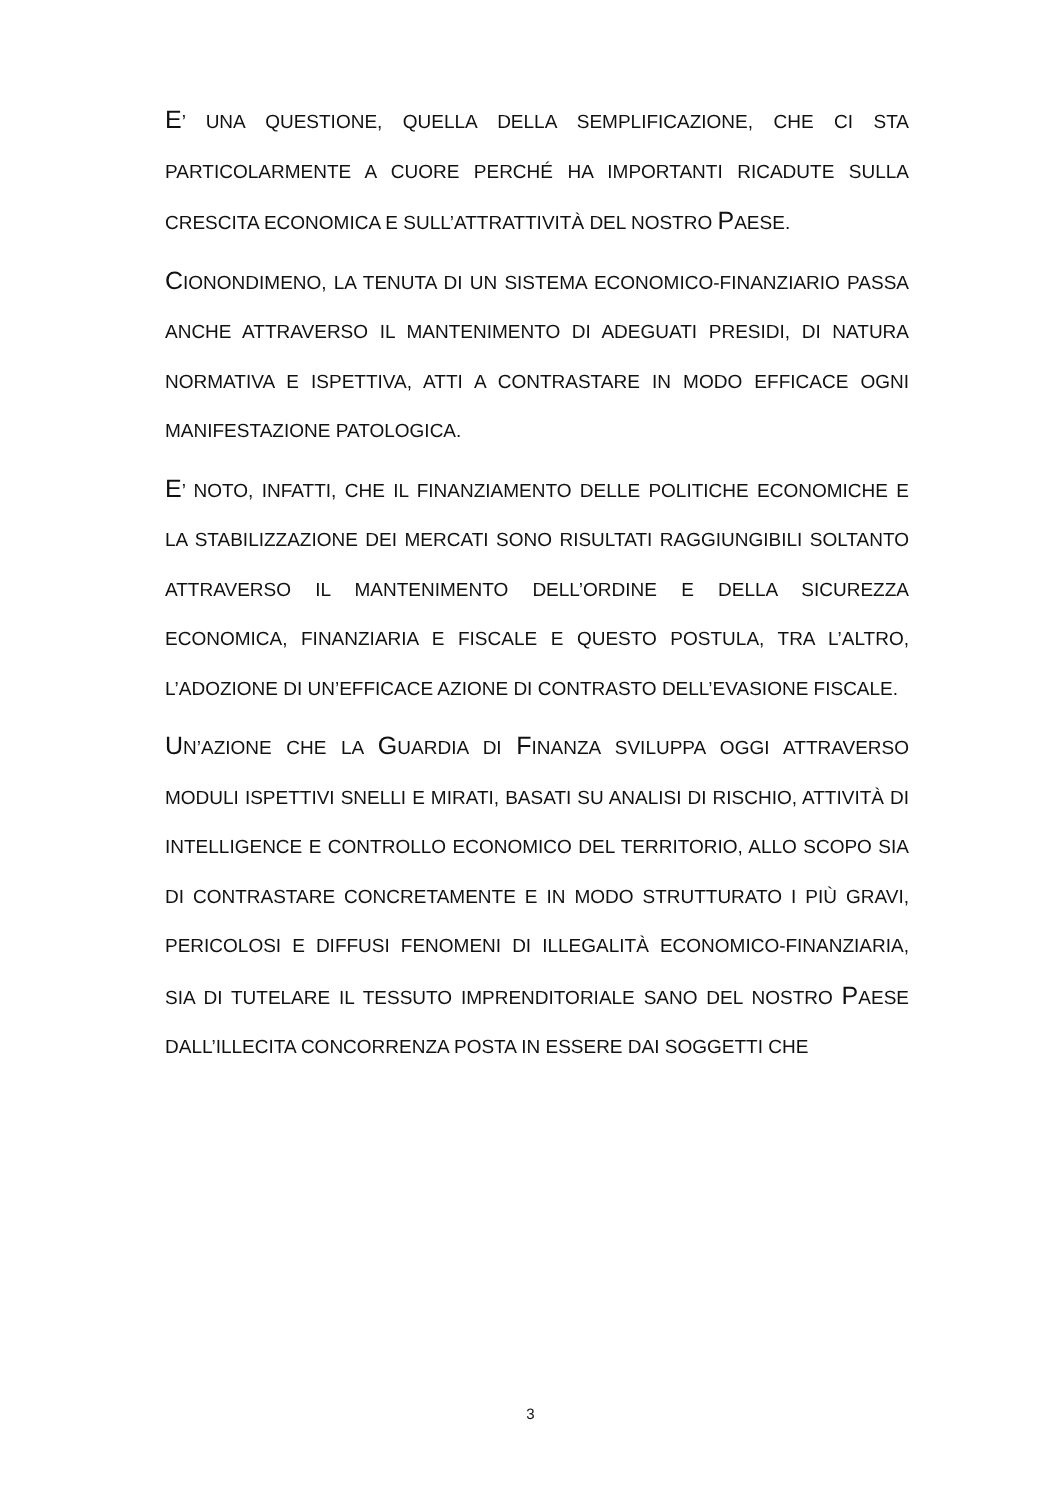E’ UNA QUESTIONE, QUELLA DELLA SEMPLIFICAZIONE, CHE CI STA PARTICOLARMENTE A CUORE PERCHÉ HA IMPORTANTI RICADUTE SULLA CRESCITA ECONOMICA E SULL’ATTRATTIVITÀ DEL NOSTRO PAESE.
CIONONDIMENO, LA TENUTA DI UN SISTEMA ECONOMICO-FINANZIARIO PASSA ANCHE ATTRAVERSO IL MANTENIMENTO DI ADEGUATI PRESIDI, DI NATURA NORMATIVA E ISPETTIVA, ATTI A CONTRASTARE IN MODO EFFICACE OGNI MANIFESTAZIONE PATOLOGICA.
E’ NOTO, INFATTI, CHE IL FINANZIAMENTO DELLE POLITICHE ECONOMICHE E LA STABILIZZAZIONE DEI MERCATI SONO RISULTATI RAGGIUNGIBILI SOLTANTO ATTRAVERSO IL MANTENIMENTO DELL’ORDINE E DELLA SICUREZZA ECONOMICA, FINANZIARIA E FISCALE E QUESTO POSTULA, TRA L’ALTRO, L’ADOZIONE DI UN’EFFICACE AZIONE DI CONTRASTO DELL’EVASIONE FISCALE.
UN’AZIONE CHE LA GUARDIA DI FINANZA SVILUPPA OGGI ATTRAVERSO MODULI ISPETTIVI SNELLI E MIRATI, BASATI SU ANALISI DI RISCHIO, ATTIVITÀ DI INTELLIGENCE E CONTROLLO ECONOMICO DEL TERRITORIO, ALLO SCOPO SIA DI CONTRASTARE CONCRETAMENTE E IN MODO STRUTTURATO I PIÙ GRAVI, PERICOLOSI E DIFFUSI FENOMENI DI ILLEGALITÀ ECONOMICO-FINANZIARIA, SIA DI TUTELARE IL TESSUTO IMPRENDITORIALE SANO DEL NOSTRO PAESE DALL’ILLECITA CONCORRENZA POSTA IN ESSERE DAI SOGGETTI CHE
3